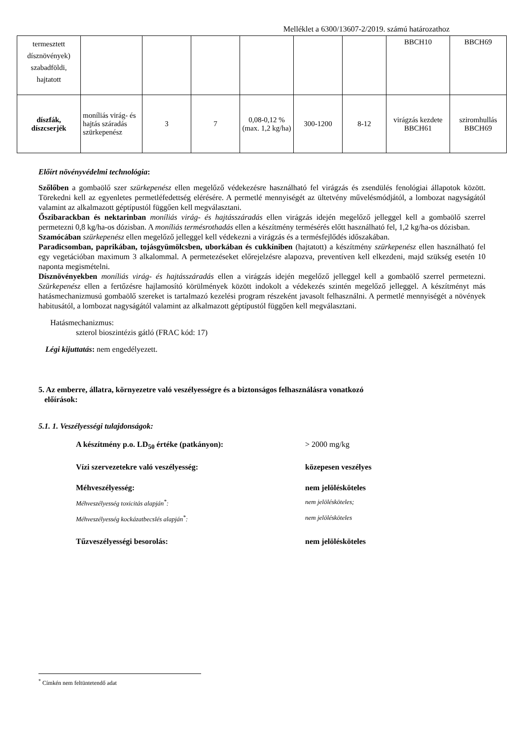Melléklet a 6300/13607-2/2019. számú határozathoz
| termesztett dísznövények) szabadföldi, hajtatott | | | | | | | BBCH10 | BBCH69 |
| díszfák, díszcserjék | moníliás virág- és hajtás száradás szürkepenész | 3 | 7 | 0,08-0,12 % (max. 1,2 kg/ha) | 300-1200 | 8-12 | virágzás kezdete BBCH61 | sziromhullás BBCH69 |
Előírt növényvédelmi technológia:
Szőlőben a gombaölő szer szürkepenész ellen megelőző védekezésre használható fel virágzás és zsendülés fenológiai állapotok között. Törekedni kell az egyenletes permetléfedettség elérésére. A permetlé mennyiségét az ültetvény művelésmódjától, a lombozat nagyságától valamint az alkalmazott géptípustól függően kell megválasztani.
Őszibarackban és nektarinban moníliás virág- és hajtásszáradás ellen virágzás idején megelőző jelleggel kell a gombaölő szerrel permetezni 0,8 kg/ha-os dózisban. A moníliás termésrothadás ellen a készítmény termésérés előtt használható fel, 1,2 kg/ha-os dózisban.
Szamócában szürkepenész ellen megelőző jelleggel kell védekezni a virágzás és a termésfejlődés időszakában.
Paradicsomban, paprikában, tojásgyümölcsben, uborkában és cukkíniben (hajtatott) a készítmény szürkepenész ellen használható fel egy vegetációban maximum 3 alkalommal. A permetezéseket előrejelzésre alapozva, preventíven kell elkezdeni, majd szükség esetén 10 naponta megismételni.
Dísznövényekben moníliás virág- és hajtásszáradás ellen a virágzás idején megelőző jelleggel kell a gombaölő szerrel permetezni. Szürkepenész ellen a fertőzésre hajlamosító körülmények között indokolt a védekezés szintén megelőző jelleggel. A készítményt más hatásmechanizmusú gombaölő szereket is tartalmazó kezelési program részeként javasolt felhasználni. A permetlé mennyiségét a növények habitusától, a lombozat nagyságától valamint az alkalmazott géptípustól függően kell megválasztani.
Hatásmechanizmus:
szterol bioszintézis gátló (FRAC kód: 17)
Légi kijuttatás: nem engedélyezett.
5. Az emberre, állatra, környezetre való veszélyességre és a biztonságos felhasználásra vonatkozó
előírások:
5.1. 1. Veszélyességi tulajdonságok:
A készítmény p.o. LD<sub>50</sub> értéke (patkányon):
> 2000 mg/kg
Vízi szervezetekre való veszélyesség:
közepesen veszélyes
Méhveszélyesség:
nem jelölésköteles
Méhveszélyesség toxicitás alapján<sup>*</sup>:
nem jelölésköteles;
Méhveszélyesség kockázatbecslés alapján<sup>*</sup>:
nem jelölésköteles
Tűzveszélyességi besorolás:
nem jelölésköteles
<sup>*</sup> Címkén nem feltüntetendő adat